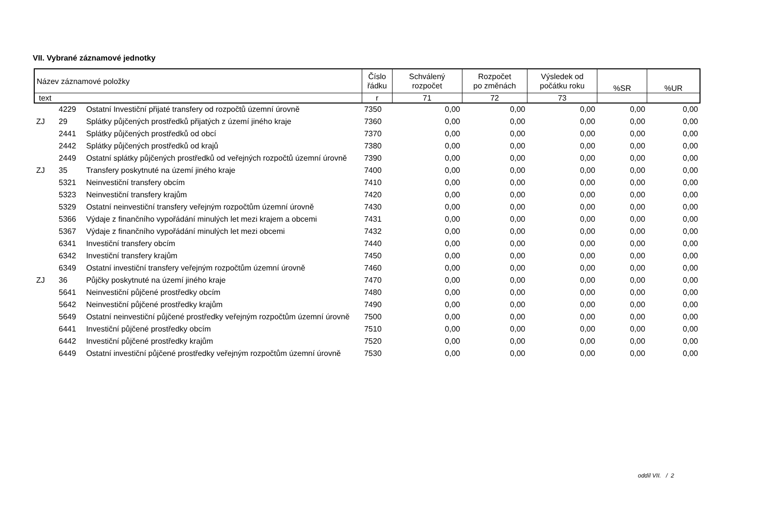VII. Vybrané záznamové jednotky
| Název záznamové položky | | | Číslo řádku | Schválený rozpočet | Rozpočet po změnách | Výsledek od počátku roku | %SR | %UR |
| --- | --- | --- | --- | --- | --- | --- | --- | --- |
| text | | | r | 71 | 72 | 73 | | |
| | 4229 | Ostatní Investiční přijaté transfery od rozpočtů územní úrovně | 7350 | 0,00 | 0,00 | 0,00 | 0,00 | 0,00 |
| ZJ | 29 | Splátky půjčených prostředků přijatých z území jiného kraje | 7360 | 0,00 | 0,00 | 0,00 | 0,00 | 0,00 |
| | 2441 | Splátky půjčených prostředků od obcí | 7370 | 0,00 | 0,00 | 0,00 | 0,00 | 0,00 |
| | 2442 | Splátky půjčených prostředků od krajů | 7380 | 0,00 | 0,00 | 0,00 | 0,00 | 0,00 |
| | 2449 | Ostatní splátky půjčených prostředků od veřejných rozpočtů územní úrovně | 7390 | 0,00 | 0,00 | 0,00 | 0,00 | 0,00 |
| ZJ | 35 | Transfery poskytnuté na území jiného kraje | 7400 | 0,00 | 0,00 | 0,00 | 0,00 | 0,00 |
| | 5321 | Neinvestiční transfery obcím | 7410 | 0,00 | 0,00 | 0,00 | 0,00 | 0,00 |
| | 5323 | Neinvestiční transfery krajům | 7420 | 0,00 | 0,00 | 0,00 | 0,00 | 0,00 |
| | 5329 | Ostatní neinvestiční transfery veřejným rozpočtům územní úrovně | 7430 | 0,00 | 0,00 | 0,00 | 0,00 | 0,00 |
| | 5366 | Výdaje z finančního vypořádání minulých let mezi krajem a obcemi | 7431 | 0,00 | 0,00 | 0,00 | 0,00 | 0,00 |
| | 5367 | Výdaje z finančního vypořádání minulých let mezi obcemi | 7432 | 0,00 | 0,00 | 0,00 | 0,00 | 0,00 |
| | 6341 | Investiční transfery obcím | 7440 | 0,00 | 0,00 | 0,00 | 0,00 | 0,00 |
| | 6342 | Investiční transfery krajům | 7450 | 0,00 | 0,00 | 0,00 | 0,00 | 0,00 |
| | 6349 | Ostatní investiční transfery veřejným rozpočtům územní úrovně | 7460 | 0,00 | 0,00 | 0,00 | 0,00 | 0,00 |
| ZJ | 36 | Půjčky poskytnuté na území jiného kraje | 7470 | 0,00 | 0,00 | 0,00 | 0,00 | 0,00 |
| | 5641 | Neinvestiční půjčené prostředky obcím | 7480 | 0,00 | 0,00 | 0,00 | 0,00 | 0,00 |
| | 5642 | Neinvestiční půjčené prostředky krajům | 7490 | 0,00 | 0,00 | 0,00 | 0,00 | 0,00 |
| | 5649 | Ostatní neinvestiční půjčené prostředky veřejným rozpočtům územní úrovně | 7500 | 0,00 | 0,00 | 0,00 | 0,00 | 0,00 |
| | 6441 | Investiční půjčené prostředky obcím | 7510 | 0,00 | 0,00 | 0,00 | 0,00 | 0,00 |
| | 6442 | Investiční půjčené prostředky krajům | 7520 | 0,00 | 0,00 | 0,00 | 0,00 | 0,00 |
| | 6449 | Ostatní investiční půjčené prostředky veřejným rozpočtům územní úrovně | 7530 | 0,00 | 0,00 | 0,00 | 0,00 | 0,00 |
oddíl VII. / 2